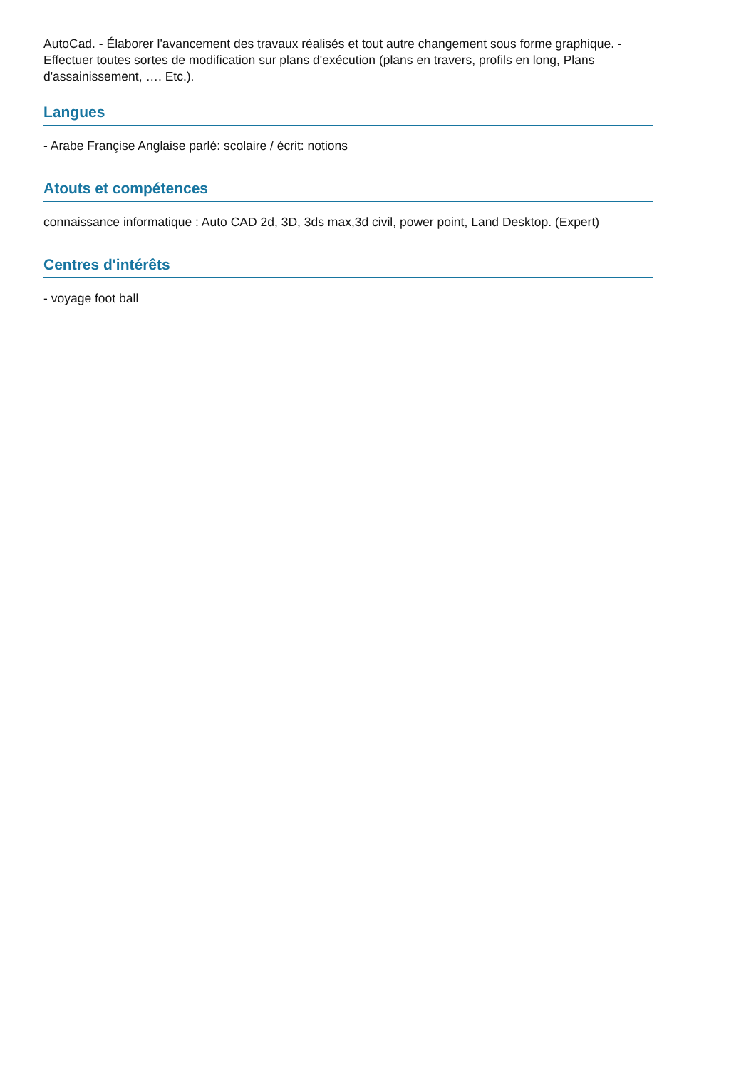AutoCad. - Élaborer l'avancement des travaux réalisés et tout autre changement sous forme graphique. - Effectuer toutes sortes de modification sur plans d'exécution (plans en travers, profils en long, Plans d'assainissement, …. Etc.).
Langues
- Arabe Françise Anglaise parlé: scolaire / écrit: notions
Atouts et compétences
connaissance informatique : Auto CAD 2d, 3D, 3ds max,3d civil, power point, Land Desktop. (Expert)
Centres d'intérêts
- voyage foot ball